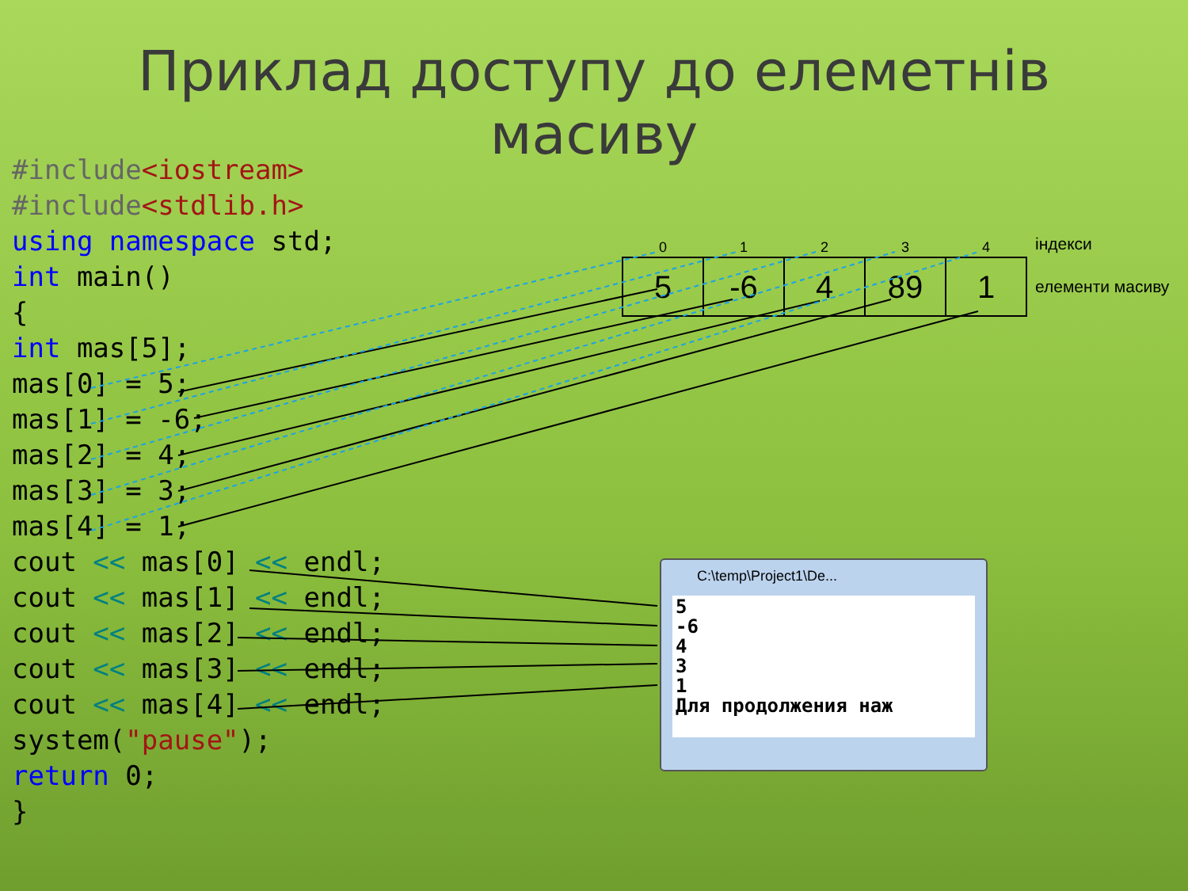Приклад доступу до елеметнів
масиву
#include<iostream>
#include<stdlib.h>
using namespace std;
int main()
{
int mas[5];
mas[0] = 5;
mas[1] = -6;
mas[2] = 4;
mas[3] = 3;
mas[4] = 1;
cout << mas[0] << endl;
cout << mas[1] << endl;
cout << mas[2] << endl;
cout << mas[3] << endl;
cout << mas[4] << endl;
system("pause");
return 0;
}
| 0 | 1 | 2 | 3 | 4 |
| --- | --- | --- | --- | --- |
| 5 | -6 | 4 | 89 | 1 |
індекси
елементи масиву
C:\temp\Project1\De...
5 -6 4 3 1 Для продолжения наж